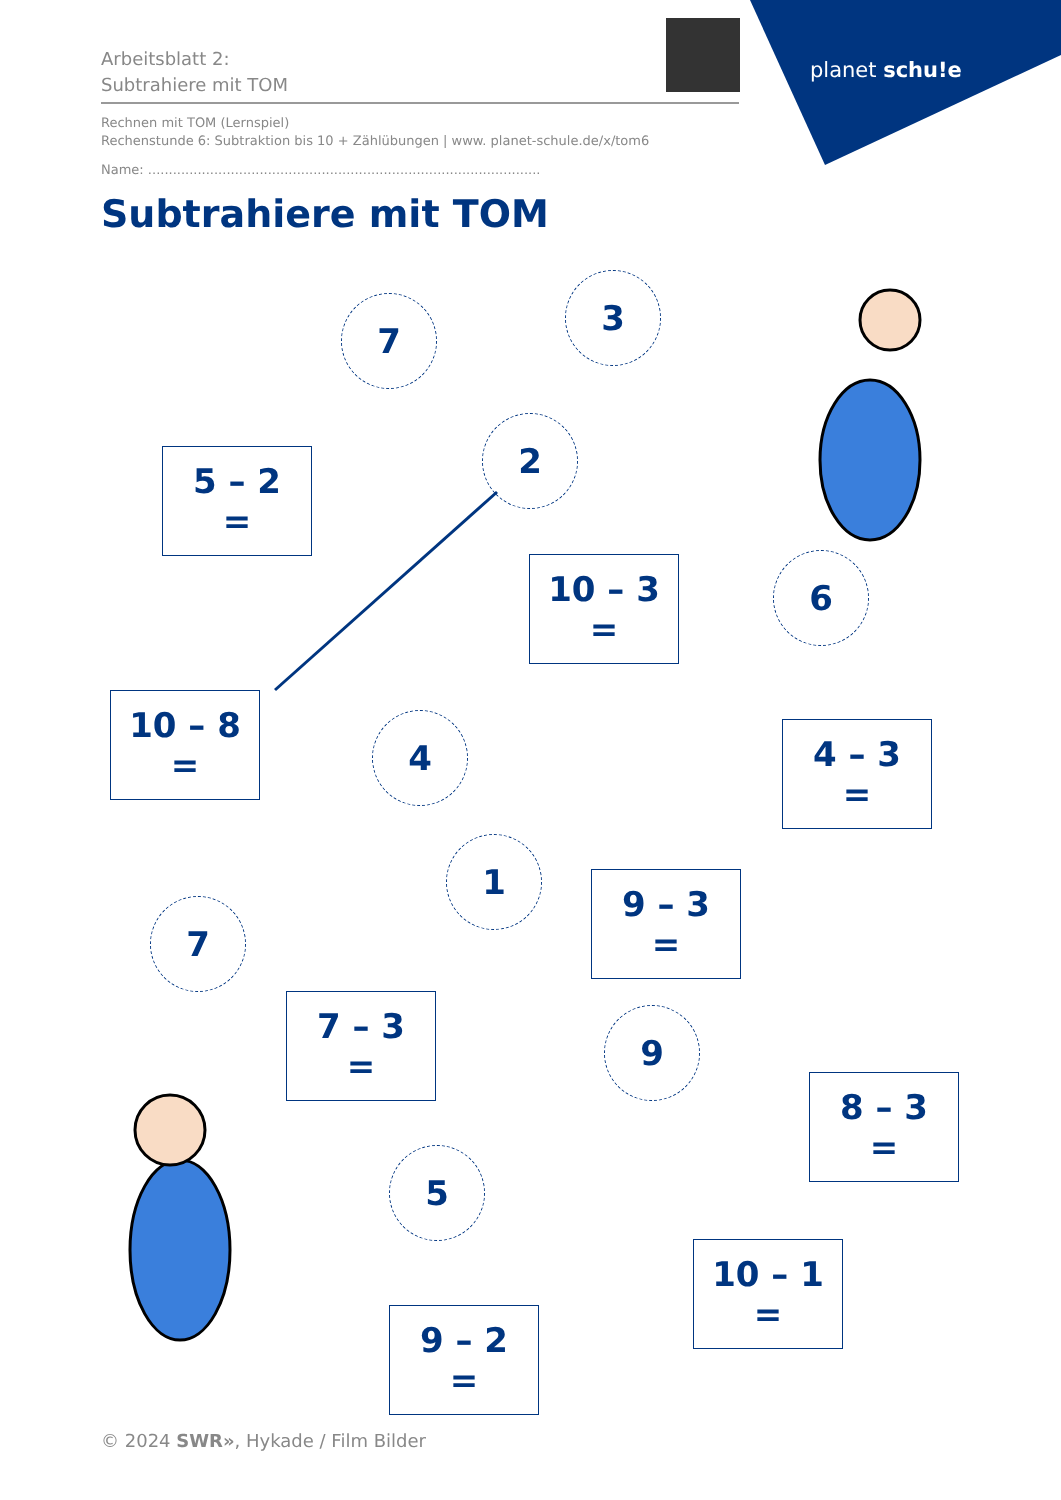planet schu!e
Arbeitsblatt 2:
Subtrahiere mit TOM
Rechnen mit TOM (Lernspiel)
Rechenstunde 6: Subtraktion bis 10 + Zählübungen | www. planet-schule.de/x/tom6
Name: ...............................................................................................
Subtrahiere mit TOM
7
3
5 – 2 =
2
10 – 3 =
6
10 – 8 =
4
4 – 3 =
1
9 – 3 =
7
7 – 3 =
9
8 – 3 =
5
10 – 1 =
9 – 2 =
© 2024 SWR», Hykade / Film Bilder